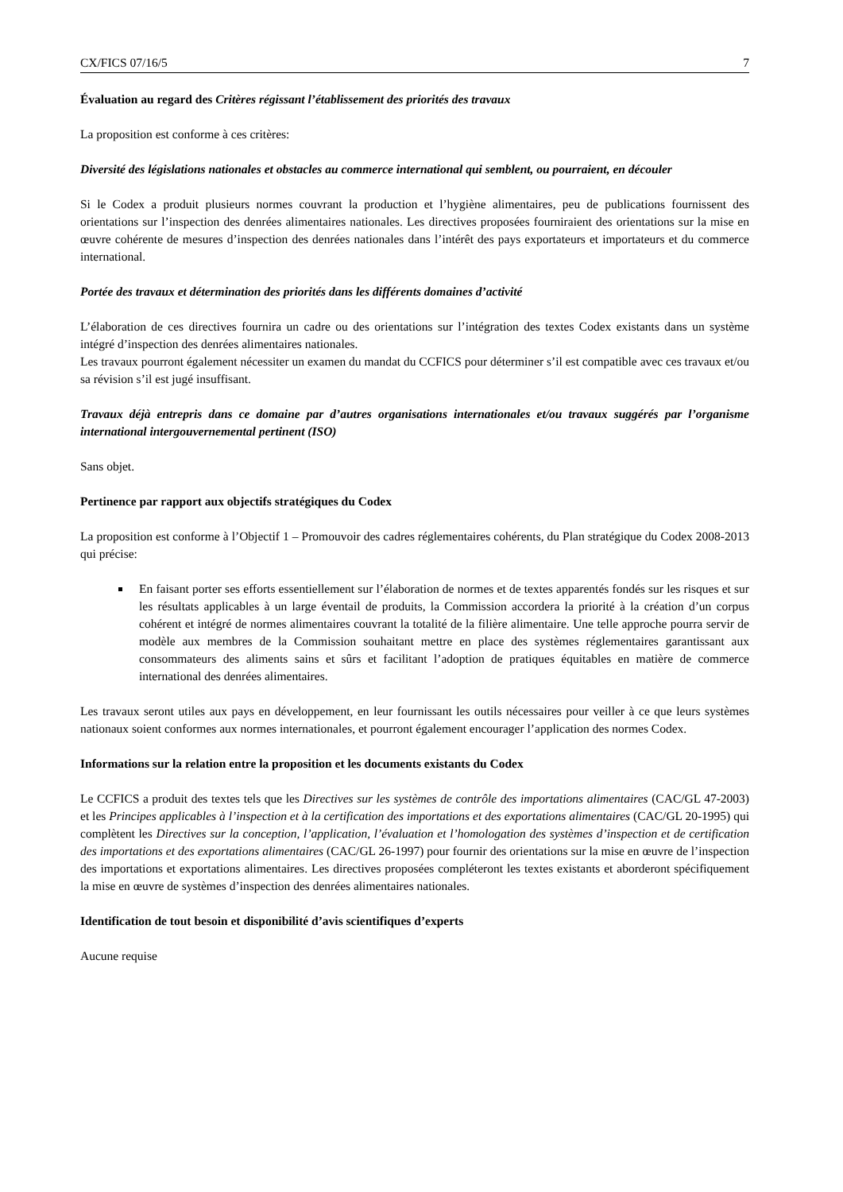CX/FICS 07/16/5 7
Évaluation au regard des Critères régissant l’établissement des priorités des travaux
La proposition est conforme à ces critères:
Diversité des législations nationales et obstacles au commerce international qui semblent, ou pourraient, en découler
Si le Codex a produit plusieurs normes couvrant la production et l’hygiène alimentaires, peu de publications fournissent des orientations sur l’inspection des denrées alimentaires nationales. Les directives proposées fourniraient des orientations sur la mise en œuvre cohérente de mesures d’inspection des denrées nationales dans l’intérêt des pays exportateurs et importateurs et du commerce international.
Portée des travaux et détermination des priorités dans les différents domaines d’activité
L’élaboration de ces directives fournira un cadre ou des orientations sur l’intégration des textes Codex existants dans un système intégré d’inspection des denrées alimentaires nationales.
Les travaux pourront également nécessiter un examen du mandat du CCFICS pour déterminer s’il est compatible avec ces travaux et/ou sa révision s’il est jugé insuffisant.
Travaux déjà entrepris dans ce domaine par d’autres organisations internationales et/ou travaux suggérés par l’organisme international intergouvernemental pertinent (ISO)
Sans objet.
Pertinence par rapport aux objectifs stratégiques du Codex
La proposition est conforme à l’Objectif 1 – Promouvoir des cadres réglementaires cohérents, du Plan stratégique du Codex 2008-2013 qui précise:
En faisant porter ses efforts essentiellement sur l’élaboration de normes et de textes apparentés fondés sur les risques et sur les résultats applicables à un large éventail de produits, la Commission accordera la priorité à la création d’un corpus cohérent et intégré de normes alimentaires couvrant la totalité de la filière alimentaire. Une telle approche pourra servir de modèle aux membres de la Commission souhaitant mettre en place des systèmes réglementaires garantissant aux consommateurs des aliments sains et sûrs et facilitant l’adoption de pratiques équitables en matière de commerce international des denrées alimentaires.
Les travaux seront utiles aux pays en développement, en leur fournissant les outils nécessaires pour veiller à ce que leurs systèmes nationaux soient conformes aux normes internationales, et pourront également encourager l’application des normes Codex.
Informations sur la relation entre la proposition et les documents existants du Codex
Le CCFICS a produit des textes tels que les Directives sur les systèmes de contrôle des importations alimentaires (CAC/GL 47-2003) et les Principes applicables à l’inspection et à la certification des importations et des exportations alimentaires (CAC/GL 20-1995) qui complètent les Directives sur la conception, l’application, l’évaluation et l’homologation des systèmes d’inspection et de certification des importations et des exportations alimentaires (CAC/GL 26-1997) pour fournir des orientations sur la mise en œuvre de l’inspection des importations et exportations alimentaires. Les directives proposées compléteront les textes existants et aborderont spécifiquement la mise en œuvre de systèmes d’inspection des denrées alimentaires nationales.
Identification de tout besoin et disponibilité d’avis scientifiques d’experts
Aucune requise